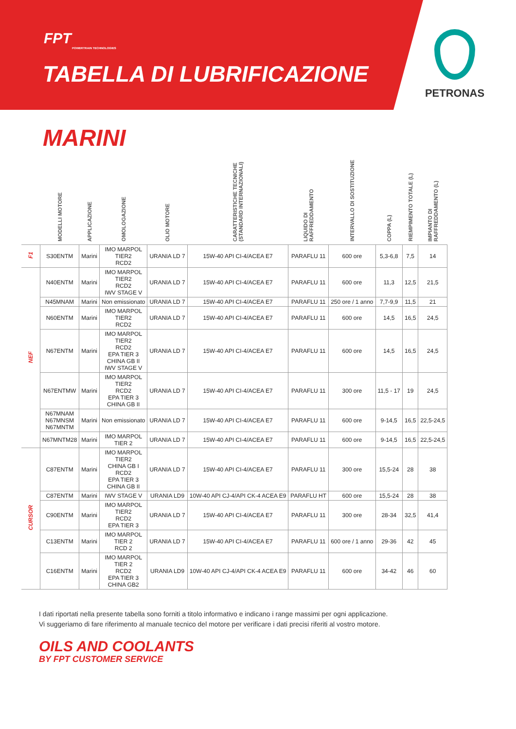FPT
POWERTRAIN TECHNOLOGIES
TABELLA DI LUBRIFICAZIONE
PETRONAS
MARINI
| | MODELLI MOTORE | APPLICAZIONE | OMOLOGAZIONE | OLIO MOTORE | CARATTERISTICHE TECNICHE (STANDARD INTERNAZIONALI) | LIQUIDO DI RAFFREDDAMENTO | INTERVALLO DI SOSTITUZIONE | COPPA (L) | RIEMPIMENTO TOTALE (L) | IMPIANTO DI RAFFREDDAMENTO (L) |
| --- | --- | --- | --- | --- | --- | --- | --- | --- | --- | --- |
| F1 | S30ENTM | Marini | IMO MARPOL TIER2 RCD2 | URANIA LD 7 | 15W-40 API CI-4/ACEA E7 | PARAFLU 11 | 600 ore | 5,3-6,8 | 7,5 | 14 |
| NEF | N40ENTM | Marini | IMO MARPOL TIER2 RCD2 IWV STAGE V | URANIA LD 7 | 15W-40 API CI-4/ACEA E7 | PARAFLU 11 | 600 ore | 11,3 | 12,5 | 21,5 |
| | N45MNAM | Marini | Non emissionato | URANIA LD 7 | 15W-40 API CI-4/ACEA E7 | PARAFLU 11 | 250 ore / 1 anno | 7,7-9,9 | 11,5 | 21 |
| | N60ENTM | Marini | IMO MARPOL TIER2 RCD2 | URANIA LD 7 | 15W-40 API CI-4/ACEA E7 | PARAFLU 11 | 600 ore | 14,5 | 16,5 | 24,5 |
| | N67ENTM | Marini | IMO MARPOL TIER2 RCD2 EPA TIER 3 CHINA GB II IWV STAGE V | URANIA LD 7 | 15W-40 API CI-4/ACEA E7 | PARAFLU 11 | 600 ore | 14,5 | 16,5 | 24,5 |
| | N67ENTMW | Marini | IMO MARPOL TIER2 RCD2 EPA TIER 3 CHINA GB II | URANIA LD 7 | 15W-40 API CI-4/ACEA E7 | PARAFLU 11 | 300 ore | 11,5 - 17 | 19 | 24,5 |
| | N67MNAM N67MNSM N67MNTM | Marini | Non emissionato | URANIA LD 7 | 15W-40 API CI-4/ACEA E7 | PARAFLU 11 | 600 ore | 9-14,5 | 16,5 | 22,5-24,5 |
| | N67MNTM28 | Marini | IMO MARPOL TIER 2 | URANIA LD 7 | 15W-40 API CI-4/ACEA E7 | PARAFLU 11 | 600 ore | 9-14,5 | 16,5 | 22,5-24,5 |
| CURSOR | C87ENTM | Marini | IMO MARPOL TIER2 CHINA GB I RCD2 EPA TIER 3 CHINA GB II | URANIA LD 7 | 15W-40 API CI-4/ACEA E7 | PARAFLU 11 | 300 ore | 15,5-24 | 28 | 38 |
| | C87ENTM | Marini | IWV STAGE V | URANIA LD9 | 10W-40 API CJ-4/API CK-4 ACEA E9 | PARAFLU HT | 600 ore | 15,5-24 | 28 | 38 |
| | C90ENTM | Marini | IMO MARPOL TIER2 RCD2 EPA TIER 3 | URANIA LD 7 | 15W-40 API CI-4/ACEA E7 | PARAFLU 11 | 300 ore | 28-34 | 32,5 | 41,4 |
| | C13ENTM | Marini | IMO MARPOL TIER 2 RCD 2 | URANIA LD 7 | 15W-40 API CI-4/ACEA E7 | PARAFLU 11 | 600 ore / 1 anno | 29-36 | 42 | 45 |
| | C16ENTM | Marini | IMO MARPOL TIER 2 RCD2 EPA TIER 3 CHINA GB2 | URANIA LD9 | 10W-40 API CJ-4/API CK-4 ACEA E9 | PARAFLU 11 | 600 ore | 34-42 | 46 | 60 |
I dati riportati nella presente tabella sono forniti a titolo informativo e indicano i range massimi per ogni applicazione.
Vi suggeriamo di fare riferimento al manuale tecnico del motore per verificare i dati precisi riferiti al vostro motore.
OILS AND COOLANTS
BY FPT CUSTOMER SERVICE